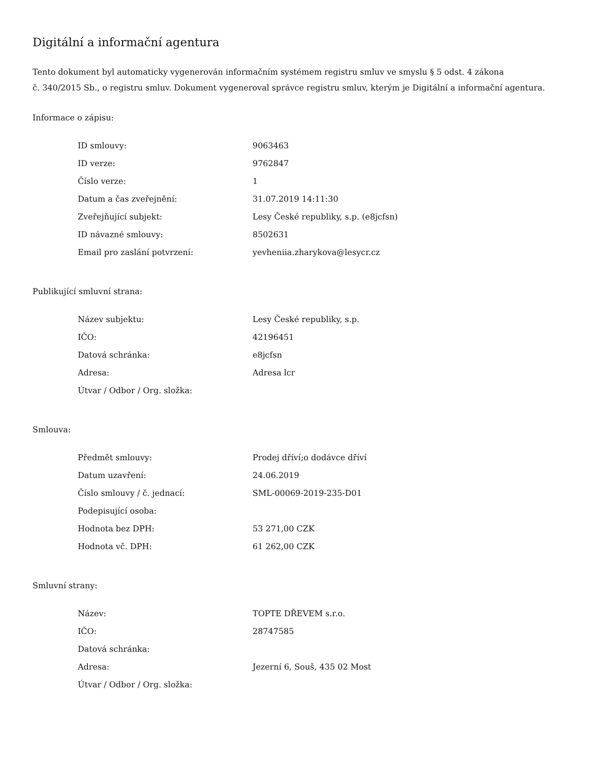Digitální a informační agentura
Tento dokument byl automaticky vygenerován informačním systémem registru smluv ve smyslu § 5 odst. 4 zákona
č. 340/2015 Sb., o registru smluv. Dokument vygeneroval správce registru smluv, kterým je Digitální a informační agentura.
Informace o zápisu:
| ID smlouvy: | 9063463 |
| ID verze: | 9762847 |
| Číslo verze: | 1 |
| Datum a čas zveřejnění: | 31.07.2019 14:11:30 |
| Zveřejňující subjekt: | Lesy České republiky, s.p. (e8jcfsn) |
| ID návazné smlouvy: | 8502631 |
| Email pro zaslání potvrzení: | yevheniia.zharykova@lesycr.cz |
Publikující smluvní strana:
| Název subjektu: | Lesy České republiky, s.p. |
| IČO: | 42196451 |
| Datová schránka: | e8jcfsn |
| Adresa: | Adresa lcr |
| Útvar / Odbor / Org. složka: | |
Smlouva:
| Předmět smlouvy: | Prodej dříví;o dodávce dříví |
| Datum uzavření: | 24.06.2019 |
| Číslo smlouvy / č. jednací: | SML-00069-2019-235-D01 |
| Podepisující osoba: | |
| Hodnota bez DPH: | 53 271,00 CZK |
| Hodnota vč. DPH: | 61 262,00 CZK |
Smluvní strany:
| Název: | TOPTE DŘEVEM s.r.o. |
| IČO: | 28747585 |
| Datová schránka: | |
| Adresa: | Jezerní 6, Souš, 435 02 Most |
| Útvar / Odbor / Org. složka: | |